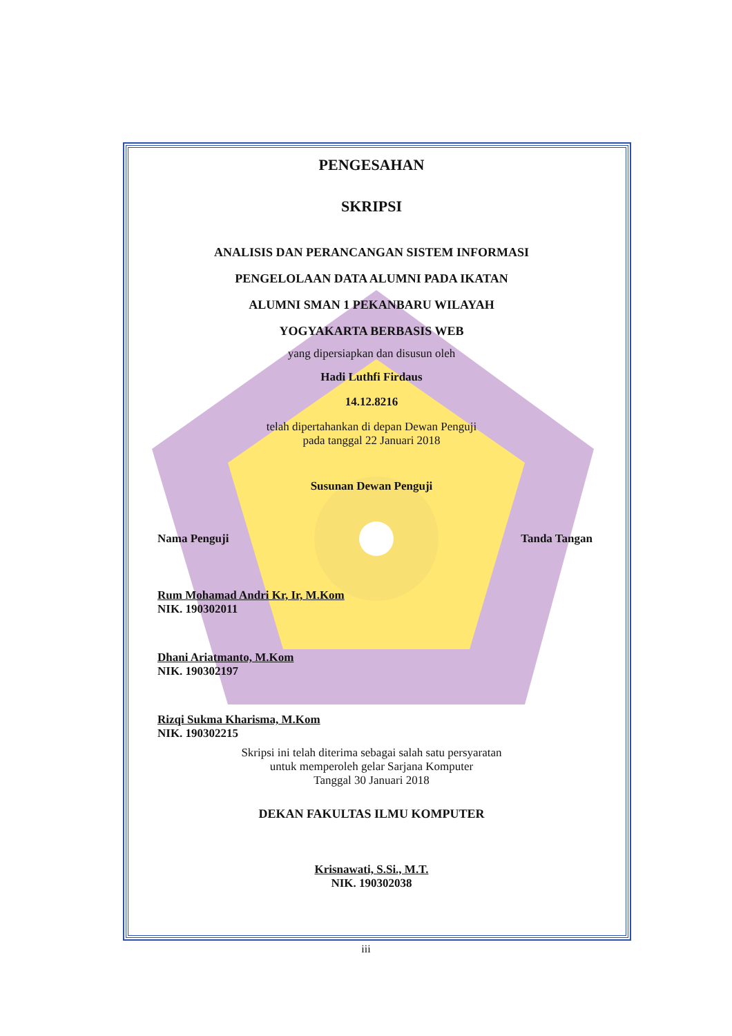PENGESAHAN
SKRIPSI
ANALISIS DAN PERANCANGAN SISTEM INFORMASI
PENGELOLAAN DATA ALUMNI PADA IKATAN
ALUMNI SMAN 1 PEKANBARU WILAYAH
YOGYAKARTA BERBASIS WEB
yang dipersiapkan dan disusun oleh
Hadi Luthfi Firdaus
14.12.8216
telah dipertahankan di depan Dewan Penguji
pada tanggal 22 Januari 2018
Susunan Dewan Penguji
Nama Penguji Tanda Tangan
Rum Mohamad Andri Kr, Ir, M.Kom
NIK. 190302011
Dhani Ariatmanto, M.Kom
NIK. 190302197
Rizqi Sukma Kharisma, M.Kom
NIK. 190302215
Skripsi ini telah diterima sebagai salah satu persyaratan
untuk memperoleh gelar Sarjana Komputer
Tanggal 30 Januari 2018
DEKAN FAKULTAS ILMU KOMPUTER
Krisnawati, S.Si., M.T.
NIK. 190302038
iii